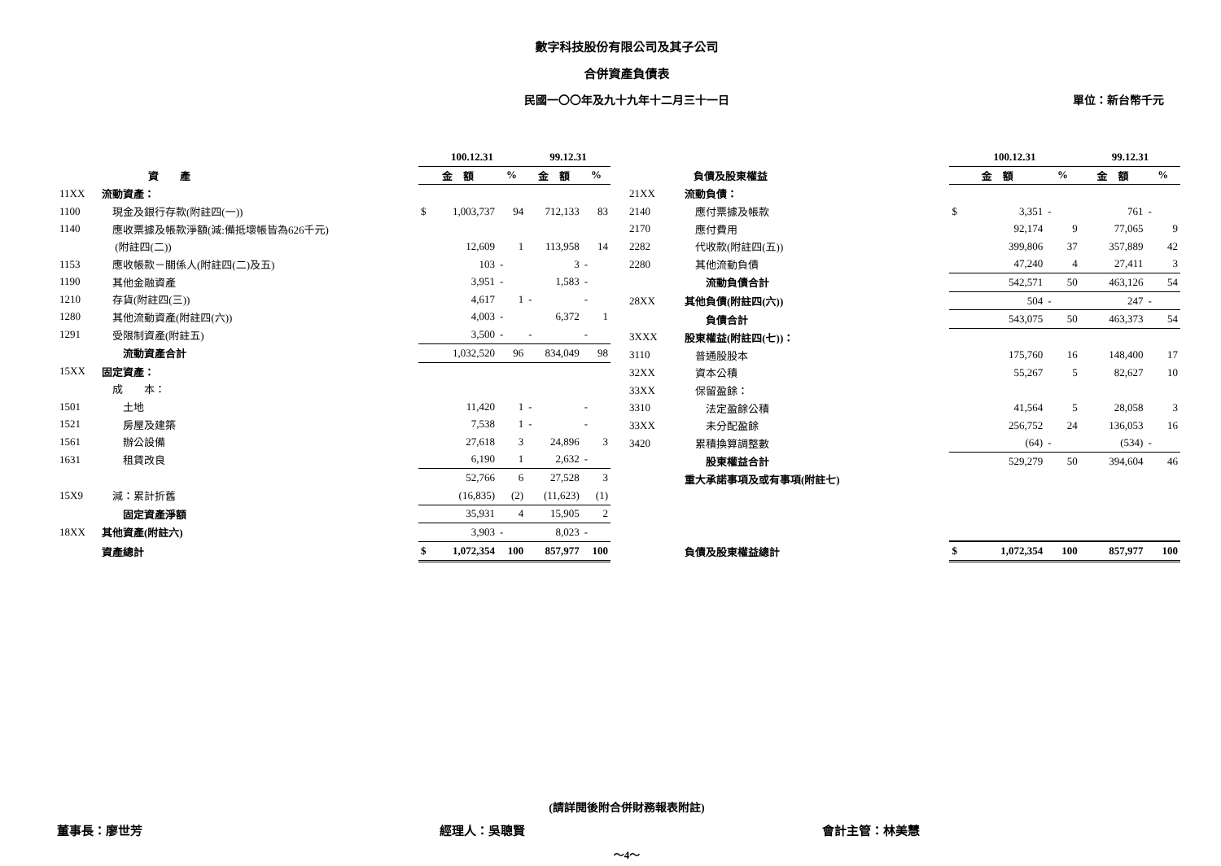數字科技股份有限公司及其子公司
合併資產負債表
民國一〇〇年及九十九年十二月三十一日 單位：新台幣千元
| | | 100.12.31 | | | 99.12.31 | |
| --- | --- | --- | --- | --- | --- | --- |
| | 資 產 | 金 額 | | % | 金 額 | % |
| 11XX | 流動資產： | | | | | |
| 1100 | 現金及銀行存款(附註四(一)) | $ | 1,003,737 | 94 | 712,133 | 83 |
| 1140 | 應收票據及帳款淨額(減:備抵壞帳皆為626千元) | | | | | |
| | (附註四(二)) | | 12,609 | 1 | 113,958 | 14 |
| 1153 | 應收帳款－關係人(附註四(二)及五) | | 103 | - | 3 | - |
| 1190 | 其他金融資產 | | 3,951 | - | 1,583 | - |
| 1210 | 存貨(附註四(三)) | | 4,617 | 1 | - | - |
| 1280 | 其他流動資產(附註四(六)) | | 4,003 | - | 6,372 | 1 |
| 1291 | 受限制資產(附註五) | | 3,500 | - | - | - |
| | 流動資產合計 | | 1,032,520 | 96 | 834,049 | 98 |
| 15XX | 固定資產： | | | | | |
| | 成 本： | | | | | |
| 1501 | 土地 | | 11,420 | 1 | - | - |
| 1521 | 房屋及建築 | | 7,538 | 1 | - | - |
| 1561 | 辦公設備 | | 27,618 | 3 | 24,896 | 3 |
| 1631 | 租賃改良 | | 6,190 | 1 | 2,632 | - |
| | | | 52,766 | 6 | 27,528 | 3 |
| 15X9 | 減：累計折舊 | | (16,835) | (2) | (11,623) | (1) |
| | 固定資產淨額 | | 35,931 | 4 | 15,905 | 2 |
| 18XX | 其他資產(附註六) | | 3,903 | - | 8,023 | - |
| | 資產總計 | $ | 1,072,354 | 100 | 857,977 | 100 |
| | | 100.12.31 | | | 99.12.31 | |
| --- | --- | --- | --- | --- | --- | --- |
| | 負債及股東權益 | 金 額 | | % | 金 額 | % |
| 21XX | 流動負債： | | | | | |
| 2140 | 應付票據及帳款 | $ | 3,351 | - | 761 | - |
| 2170 | 應付費用 | | 92,174 | 9 | 77,065 | 9 |
| 2282 | 代收款(附註四(五)) | | 399,806 | 37 | 357,889 | 42 |
| 2280 | 其他流動負債 | | 47,240 | 4 | 27,411 | 3 |
| | 流動負債合計 | | 542,571 | 50 | 463,126 | 54 |
| 28XX | 其他負債(附註四(六)) | | 504 | - | 247 | - |
| | 負債合計 | | 543,075 | 50 | 463,373 | 54 |
| 3XXX | 股東權益(附註四(七))： | | | | | |
| 3110 | 普通股股本 | | 175,760 | 16 | 148,400 | 17 |
| 32XX | 資本公積 | | 55,267 | 5 | 82,627 | 10 |
| 33XX | 保留盈餘： | | | | | |
| 3310 | 法定盈餘公積 | | 41,564 | 5 | 28,058 | 3 |
| 33XX | 未分配盈餘 | | 256,752 | 24 | 136,053 | 16 |
| 3420 | 累積換算調整數 | | (64) | - | (534) | - |
| | 股東權益合計 | | 529,279 | 50 | 394,604 | 46 |
| | 重大承諾事項及或有事項(附註七) | | | | | |
| | 負債及股東權益總計 | $ | 1,072,354 | 100 | 857,977 | 100 |
(請詳閱後附合併財務報表附註)
董事長：廖世芳 經理人：吳聰賢 會計主管：林美慧
～4～